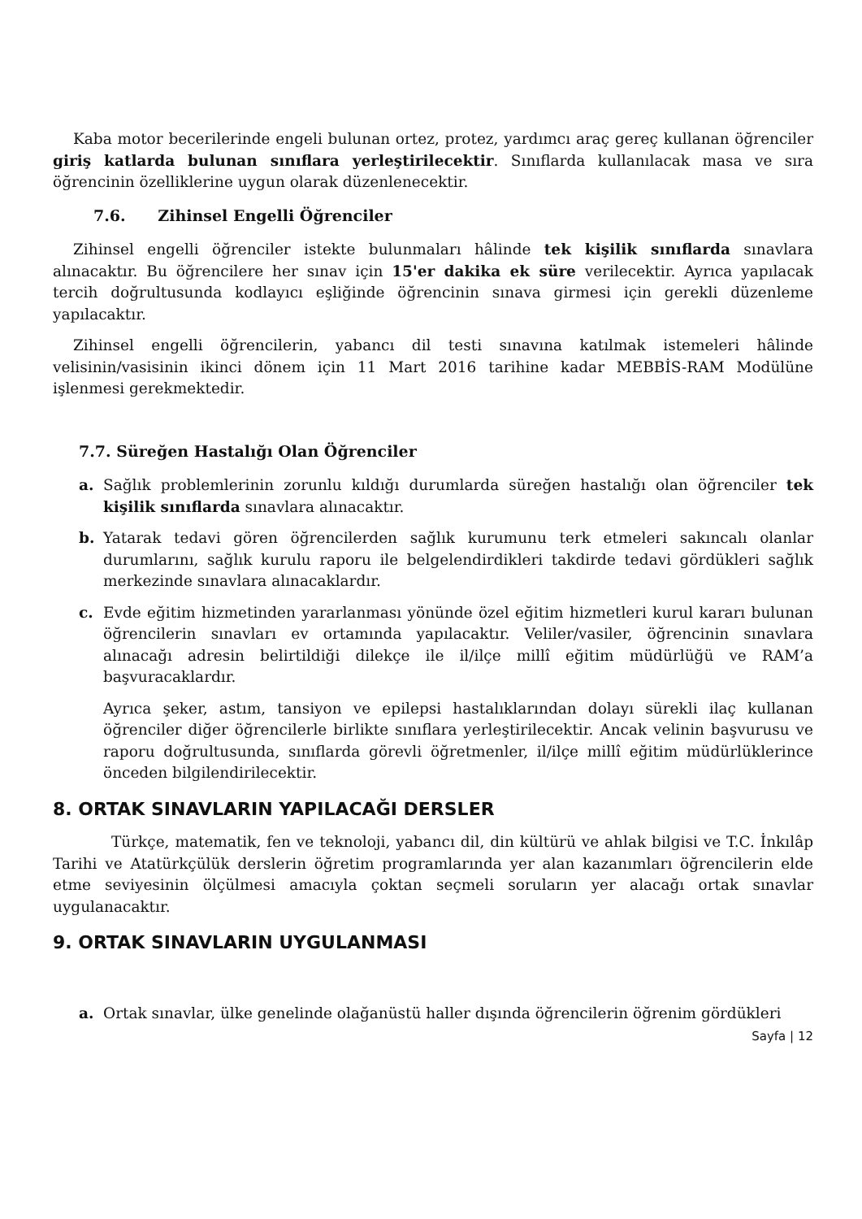Kaba motor becerilerinde engeli bulunan ortez, protez, yardımcı araç gereç kullanan öğrenciler giriş katlarda bulunan sınıflara yerleştirilecektir. Sınıflarda kullanılacak masa ve sıra öğrencinin özelliklerine uygun olarak düzenlenecektir.
7.6. Zihinsel Engelli Öğrenciler
Zihinsel engelli öğrenciler istekte bulunmaları hâlinde tek kişilik sınıflarda sınavlara alınacaktır. Bu öğrencilere her sınav için 15'er dakika ek süre verilecektir. Ayrıca yapılacak tercih doğrultusunda kodlayıcı eşliğinde öğrencinin sınava girmesi için gerekli düzenleme yapılacaktır.
Zihinsel engelli öğrencilerin, yabancı dil testi sınavına katılmak istemeleri hâlinde velisinin/vasisinin ikinci dönem için 11 Mart 2016 tarihine kadar MEBBİS-RAM Modülüne işlenmesi gerekmektedir.
7.7. Süreğen Hastalığı Olan Öğrenciler
a. Sağlık problemlerinin zorunlu kıldığı durumlarda süreğen hastalığı olan öğrenciler tek kişilik sınıflarda sınavlara alınacaktır.
b. Yatarak tedavi gören öğrencilerden sağlık kurumunu terk etmeleri sakıncalı olanlar durumlarını, sağlık kurulu raporu ile belgelendirdikleri takdirde tedavi gördükleri sağlık merkezinde sınavlara alınacaklardır.
c. Evde eğitim hizmetinden yararlanması yönünde özel eğitim hizmetleri kurul kararı bulunan öğrencilerin sınavları ev ortamında yapılacaktır. Veliler/vasiler, öğrencinin sınavlara alınacağı adresin belirtildiği dilekçe ile il/ilçe millî eğitim müdürlüğü ve RAM’a başvuracaklardır.
Ayrıca şeker, astım, tansiyon ve epilepsi hastalıklarından dolayı sürekli ilaç kullanan öğrenciler diğer öğrencilerle birlikte sınıflara yerleştirilecektir. Ancak velinin başvurusu ve raporu doğrultusunda, sınıflarda görevli öğretmenler, il/ilçe millî eğitim müdürlüklerince önceden bilgilendirilecektir.
8. ORTAK SINAVLARIN YAPILACAĞI DERSLER
Türkçe, matematik, fen ve teknoloji, yabancı dil, din kültürü ve ahlak bilgisi ve T.C. İnkılâp Tarihi ve Atatürkçülük derslerin öğretim programlarında yer alan kazanımları öğrencilerin elde etme seviyesinin ölçülmesi amacıyla çoktan seçmeli soruların yer alacağı ortak sınavlar uygulanacaktır.
9. ORTAK SINAVLARIN UYGULANMASI
a. Ortak sınavlar, ülke genelinde olağanüstü haller dışında öğrencilerin öğrenim gördükleri
Sayfa | 12